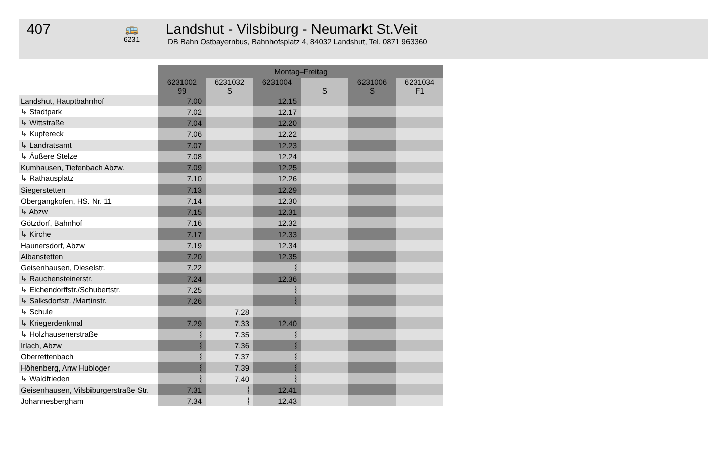407
🚌
6231
Landshut - Vilsbiburg - Neumarkt St.Veit
DB Bahn Ostbayernbus, Bahnhofsplatz 4, 84032 Landshut, Tel. 0871 963360
| | Montag–Freitag | | | | | |
| --- | --- | --- | --- | --- | --- | --- |
| | 6231002 99 | 6231032 S | 6231004 | S | 6231006 S | 6231034 F1 |
| Landshut, Hauptbahnhof | 7.00 | | 12.15 | | | |
| ↳ Stadtpark | 7.02 | | 12.17 | | | |
| ↳ Wittstraße | 7.04 | | 12.20 | | | |
| ↳ Kupfereck | 7.06 | | 12.22 | | | |
| ↳ Landratsamt | 7.07 | | 12.23 | | | |
| ↳ Äußere Stelze | 7.08 | | 12.24 | | | |
| Kumhausen, Tiefenbach Abzw. | 7.09 | | 12.25 | | | |
| ↳ Rathausplatz | 7.10 | | 12.26 | | | |
| Siegerstetten | 7.13 | | 12.29 | | | |
| Obergangkofen, HS. Nr. 11 | 7.14 | | 12.30 | | | |
| ↳ Abzw | 7.15 | | 12.31 | | | |
| Götzdorf, Bahnhof | 7.16 | | 12.32 | | | |
| ↳ Kirche | 7.17 | | 12.33 | | | |
| Haunersdorf, Abzw | 7.19 | | 12.34 | | | |
| Albanstetten | 7.20 | | 12.35 | | | |
| Geisenhausen, Dieselstr. | 7.22 | | ⦚ | | | |
| ↳ Rauchensteinerstr. | 7.24 | | 12.36 | | | |
| ↳ Eichendorffstr./Schubertstr. | 7.25 | | ⦚ | | | |
| ↳ Salksdorfstr. /Martinstr. | 7.26 | | ⦚ | | | |
| ↳ Schule | | 7.28 | | | | |
| ↳ Kriegerdenkmal | 7.29 | 7.33 | 12.40 | | | |
| ↳ Holzhausenerstraße | ⦚ | 7.35 | ⦚ | | | |
| Irlach, Abzw | ⦚ | 7.36 | ⦚ | | | |
| Oberrettenbach | ⦚ | 7.37 | ⦚ | | | |
| Höhenberg, Anw Hubloger | ⦚ | 7.39 | ⦚ | | | |
| ↳ Waldfrieden | ⦚ | 7.40 | ⦚ | | | |
| Geisenhausen, Vilsbiburgerstraße Str. | 7.31 | ⦚ | 12.41 | | | |
| Johannesbergham | 7.34 | ⦚ | 12.43 | | | |